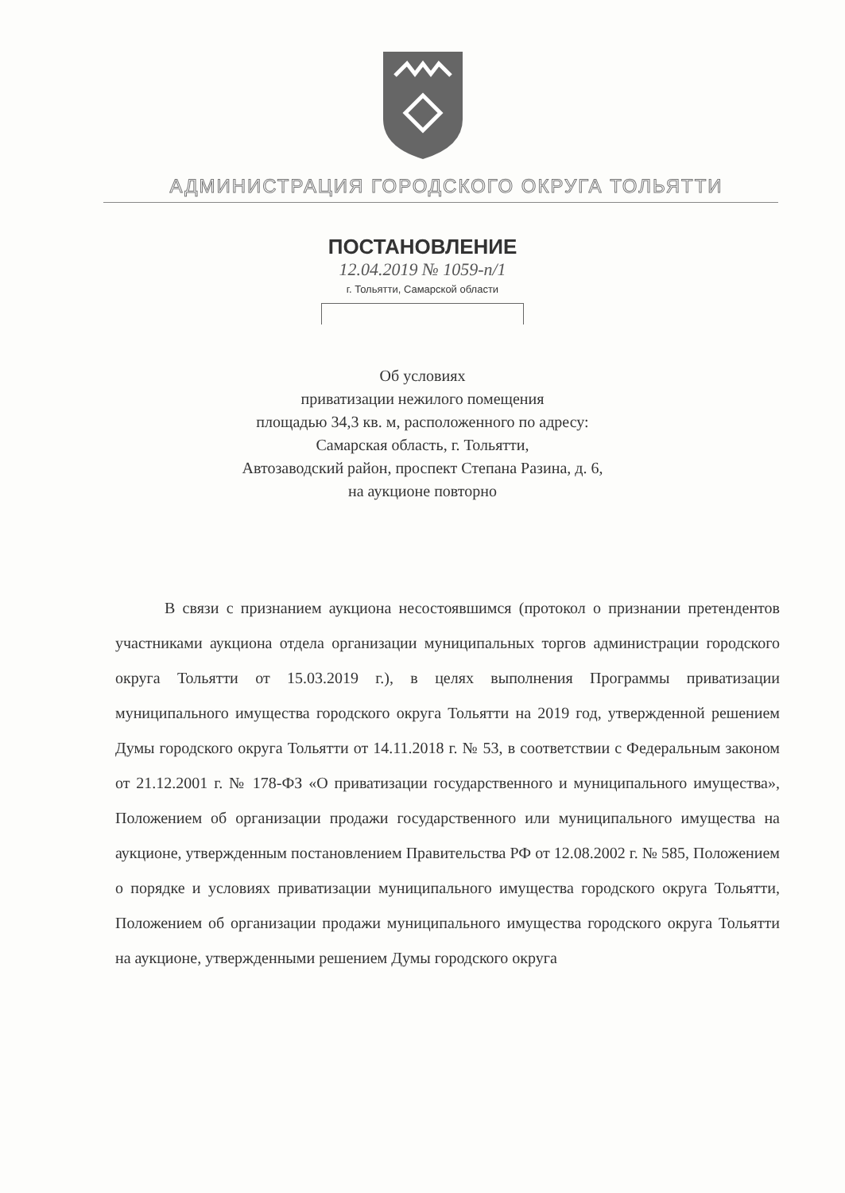АДМИНИСТРАЦИЯ ГОРОДСКОГО ОКРУГА ТОЛЬЯТТИ
ПОСТАНОВЛЕНИЕ
12.04.2019 № 1059-п/1
г. Тольятти, Самарской области
Об условиях
приватизации нежилого помещения
площадью 34,3 кв. м, расположенного по адресу:
Самарская область, г. Тольятти,
Автозаводский район, проспект Степана Разина, д. 6,
на аукционе повторно
В связи с признанием аукциона несостоявшимся (протокол о признании претендентов участниками аукциона отдела организации муниципальных торгов администрации городского округа Тольятти от 15.03.2019 г.), в целях выполнения Программы приватизации муниципального имущества городского округа Тольятти на 2019 год, утвержденной решением Думы городского округа Тольятти от 14.11.2018 г. № 53, в соответствии с Федеральным законом от 21.12.2001 г. № 178-ФЗ «О приватизации государственного и муниципального имущества», Положением об организации продажи государственного или муниципального имущества на аукционе, утвержденным постановлением Правительства РФ от 12.08.2002 г. № 585, Положением о порядке и условиях приватизации муниципального имущества городского округа Тольятти, Положением об организации продажи муниципального имущества городского округа Тольятти на аукционе, утвержденными решением Думы городского округа